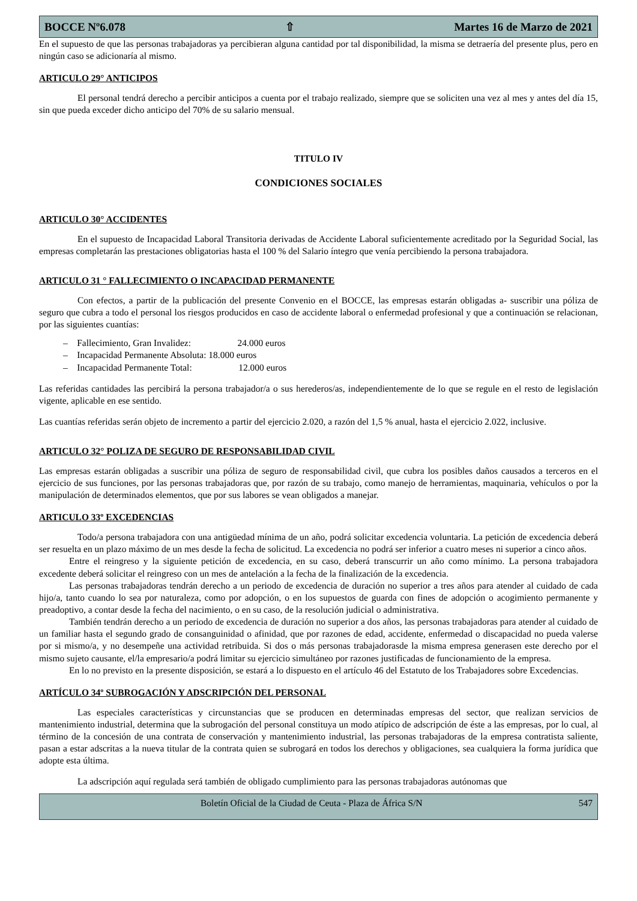BOCCE Nº6.078 ⇧ Martes 16 de Marzo de 2021
En el supuesto de que las personas trabajadoras ya percibieran alguna cantidad por tal disponibilidad, la misma se detraería del presente plus, pero en ningún caso se adicionaría al mismo.
ARTICULO 29° ANTICIPOS
El personal tendrá derecho a percibir anticipos a cuenta por el trabajo realizado, siempre que se soliciten una vez al mes y antes del día 15, sin que pueda exceder dicho anticipo del 70% de su salario mensual.
TITULO IV
CONDICIONES SOCIALES
ARTICULO 30° ACCIDENTES
En el supuesto de Incapacidad Laboral Transitoria derivadas de Accidente Laboral suficientemente acreditado por la Seguridad Social, las empresas completarán las prestaciones obligatorias hasta el 100 % del Salario íntegro que venía percibiendo la persona trabajadora.
ARTICULO 31 ° FALLECIMIENTO O INCAPACIDAD PERMANENTE
Con efectos, a partir de la publicación del presente Convenio en el BOCCE, las empresas estarán obligadas a- suscribir una póliza de seguro que cubra a todo el personal los riesgos producidos en caso de accidente laboral o enfermedad profesional y que a continuación se relacionan, por las siguientes cuantías:
– Fallecimiento, Gran Invalidez: 24.000 euros
– Incapacidad Permanente Absoluta: 18.000 euros
– Incapacidad Permanente Total: 12.000 euros
Las referidas cantidades las percibirá la persona trabajador/a o sus herederos/as, independientemente de lo que se regule en el resto de legislación vigente, aplicable en ese sentido.
Las cuantías referidas serán objeto de incremento a partir del ejercicio 2.020, a razón del 1,5 % anual, hasta el ejercicio 2.022, inclusive.
ARTICULO 32° POLIZA DE SEGURO DE RESPONSABILIDAD CIVIL
Las empresas estarán obligadas a suscribir una póliza de seguro de responsabilidad civil, que cubra los posibles daños causados a terceros en el ejercicio de sus funciones, por las personas trabajadoras que, por razón de su trabajo, como manejo de herramientas, maquinaria, vehículos o por la manipulación de determinados elementos, que por sus labores se vean obligados a manejar.
ARTICULO 33º EXCEDENCIAS
Todo/a persona trabajadora con una antigüedad mínima de un año, podrá solicitar excedencia voluntaria. La petición de excedencia deberá ser resuelta en un plazo máximo de un mes desde la fecha de solicitud. La excedencia no podrá ser inferior a cuatro meses ni superior a cinco años.
Entre el reingreso y la siguiente petición de excedencia, en su caso, deberá transcurrir un año como mínimo. La persona trabajadora excedente deberá solicitar el reingreso con un mes de antelación a la fecha de la finalización de la excedencia.
Las personas trabajadoras tendrán derecho a un periodo de excedencia de duración no superior a tres años para atender al cuidado de cada hijo/a, tanto cuando lo sea por naturaleza, como por adopción, o en los supuestos de guarda con fines de adopción o acogimiento permanente y preadoptivo, a contar desde la fecha del nacimiento, o en su caso, de la resolución judicial o administrativa.
También tendrán derecho a un periodo de excedencia de duración no superior a dos años, las personas trabajadoras para atender al cuidado de un familiar hasta el segundo grado de consanguinidad o afinidad, que por razones de edad, accidente, enfermedad o discapacidad no pueda valerse por si mismo/a, y no desempeñe una actividad retribuida. Si dos o más personas trabajadorasde la misma empresa generasen este derecho por el mismo sujeto causante, el/la empresario/a podrá limitar su ejercicio simultáneo por razones justificadas de funcionamiento de la empresa.
En lo no previsto en la presente disposición, se estará a lo dispuesto en el artículo 46 del Estatuto de los Trabajadores sobre Excedencias.
ARTÍCULO 34º SUBROGACIÓN Y ADSCRIPCIÓN DEL PERSONAL
Las especiales características y circunstancias que se producen en determinadas empresas del sector, que realizan servicios de mantenimiento industrial, determina que la subrogación del personal constituya un modo atípico de adscripción de éste a las empresas, por lo cual, al término de la concesión de una contrata de conservación y mantenimiento industrial, las personas trabajadoras de la empresa contratista saliente, pasan a estar adscritas a la nueva titular de la contrata quien se subrogará en todos los derechos y obligaciones, sea cualquiera la forma jurídica que adopte esta última.
La adscripción aquí regulada será también de obligado cumplimiento para las personas trabajadoras autónomas que
Boletín Oficial de la Ciudad de Ceuta - Plaza de África S/N 547